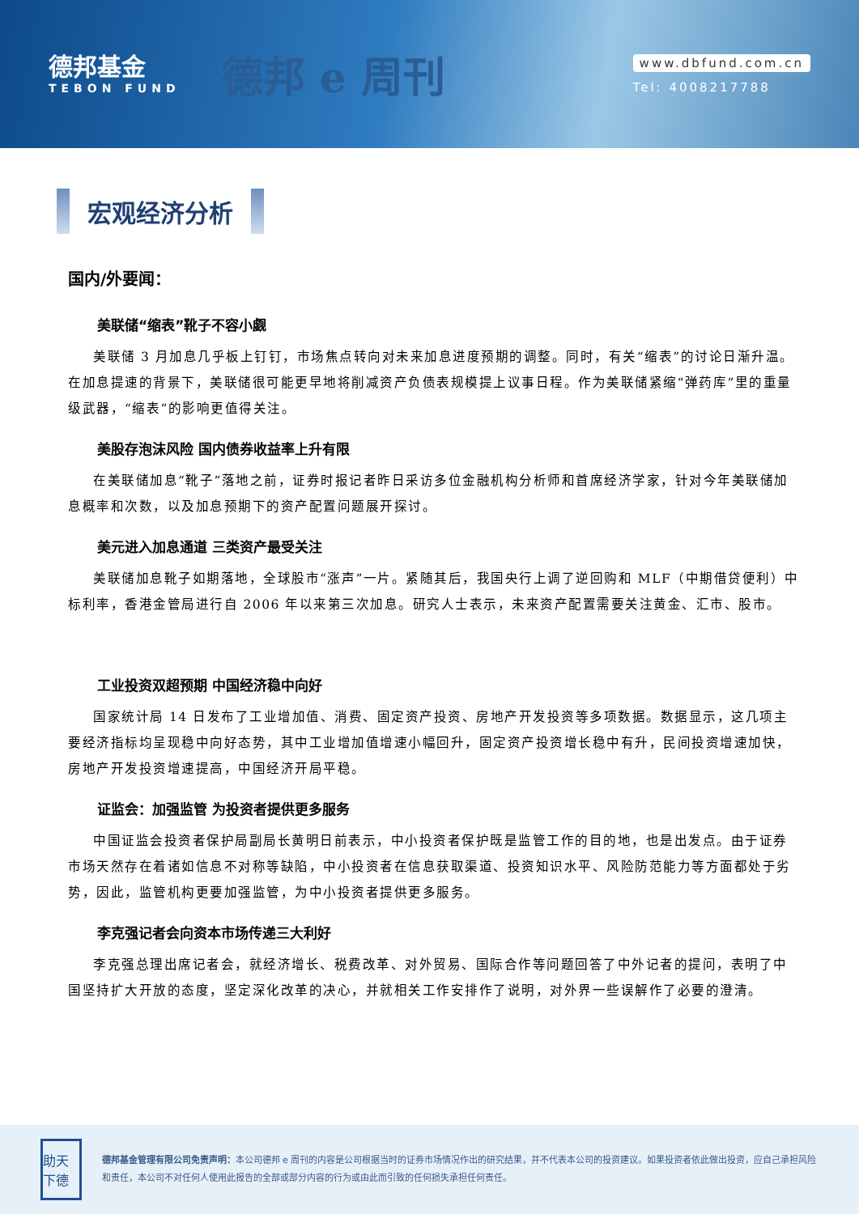德邦基金
TEBON FUND
德邦 e 周刊
www.dbfund.com.cn
Tel: 4008217788
宏观经济分析
国内/外要闻：
美联储“缩表”靴子不容小觑
美联储 3 月加息几乎板上钉钉，市场焦点转向对未来加息进度预期的调整。同时，有关“缩表”的讨论日渐升温。在加息提速的背景下，美联储很可能更早地将削减资产负债表规模提上议事日程。作为美联储紧缩“弹药库”里的重量级武器，“缩表”的影响更值得关注。
美股存泡沫风险 国内债券收益率上升有限
在美联储加息“靴子”落地之前，证券时报记者昨日采访多位金融机构分析师和首席经济学家，针对今年美联储加息概率和次数，以及加息预期下的资产配置问题展开探讨。
美元进入加息通道 三类资产最受关注
美联储加息靴子如期落地，全球股市“涨声”一片。紧随其后，我国央行上调了逆回购和 MLF（中期借贷便利）中标利率，香港金管局进行自 2006 年以来第三次加息。研究人士表示，未来资产配置需要关注黄金、汇市、股市。
工业投资双超预期 中国经济稳中向好
国家统计局 14 日发布了工业增加值、消费、固定资产投资、房地产开发投资等多项数据。数据显示，这几项主要经济指标均呈现稳中向好态势，其中工业增加值增速小幅回升，固定资产投资增长稳中有升，民间投资增速加快，房地产开发投资增速提高，中国经济开局平稳。
证监会：加强监管 为投资者提供更多服务
中国证监会投资者保护局副局长黄明日前表示，中小投资者保护既是监管工作的目的地，也是出发点。由于证券市场天然存在着诸如信息不对称等缺陷，中小投资者在信息获取渠道、投资知识水平、风险防范能力等方面都处于劣势，因此，监管机构更要加强监管，为中小投资者提供更多服务。
李克强记者会向资本市场传递三大利好
李克强总理出席记者会，就经济增长、税费改革、对外贸易、国际合作等问题回答了中外记者的提问，表明了中国坚持扩大开放的态度，坚定深化改革的决心，并就相关工作安排作了说明，对外界一些误解作了必要的澄清。
助天下德
德邦基金管理有限公司免责声明：本公司德邦 e 周刊的内容是公司根据当时的证券市场情况作出的研究结果，并不代表本公司的投资建议。如果投资者依此做出投资，应自己承担风险和责任，本公司不对任何人使用此报告的全部或部分内容的行为或由此而引致的任何损失承担任何责任。